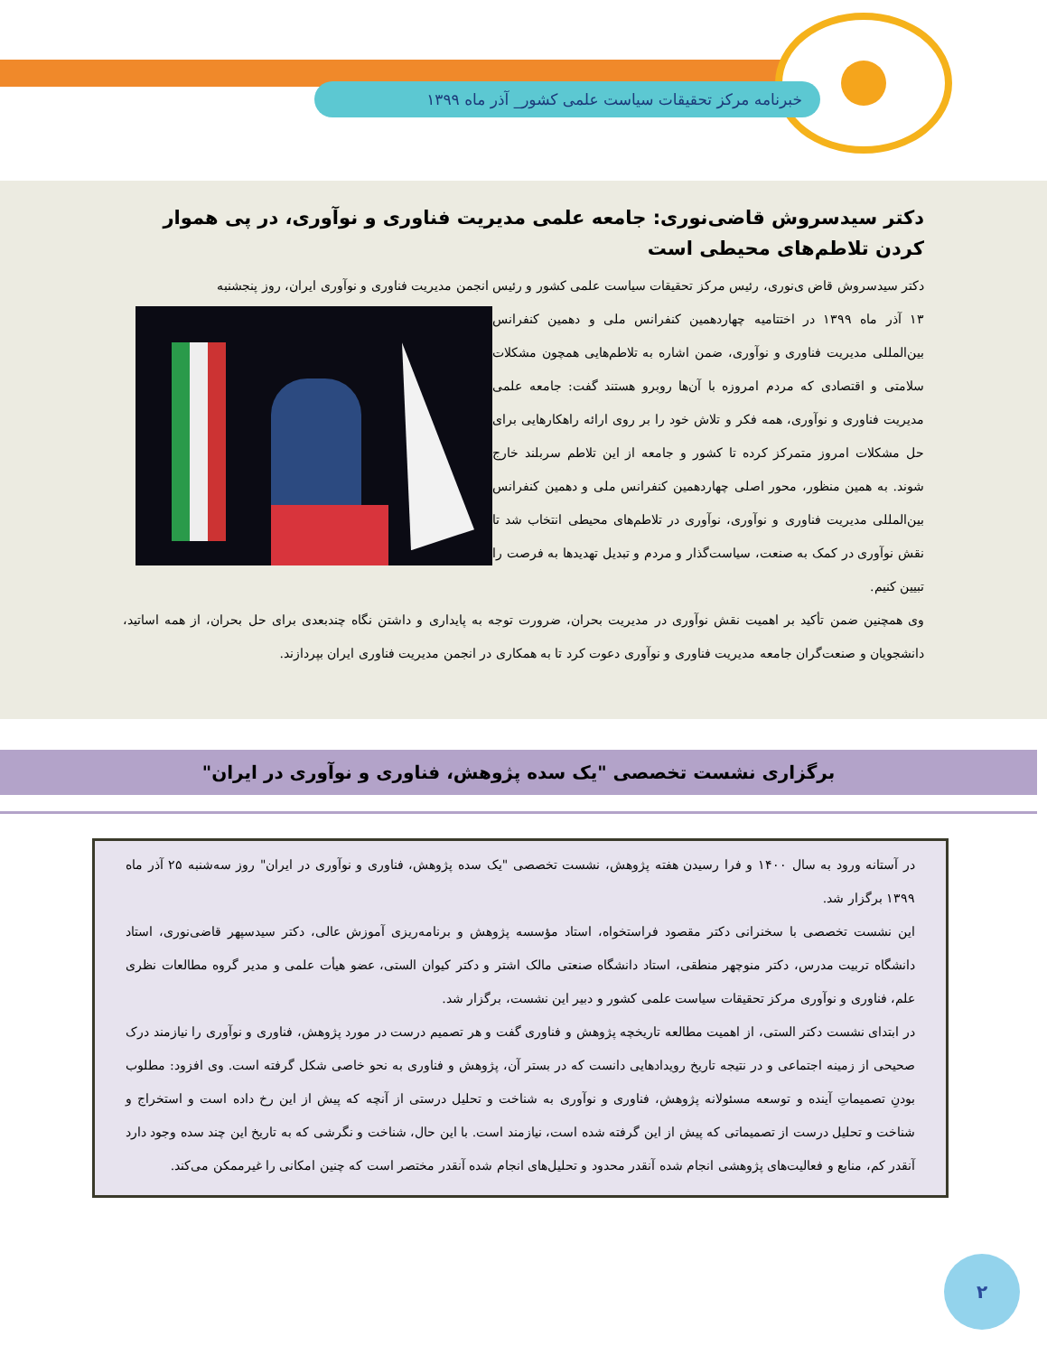خبرنامه مرکز تحقیقات سیاست علمی کشور_ آذر ماه ۱۳۹۹
دکتر سیدسروش قاضی‌نوری: جامعه علمی مدیریت فناوری و نوآوری، در پی هموار کردن تلاطم‌های محیطی است
دکتر سیدسروش قاض ی‌نوری، رئیس مرکز تحقیقات سیاست علمی کشور و رئیس انجمن مدیریت فناوری و نوآوری ایران، روز پنجشنبه
۱۳ آذر ماه ۱۳۹۹ در اختتامیه چهاردهمین کنفرانس ملی و دهمین کنفرانس بین‌المللی مدیریت فناوری و نوآوری، ضمن اشاره به تلاطم‌هایی همچون مشکلات سلامتی و اقتصادی که مردم امروزه با آن‌ها روبرو هستند گفت: جامعه علمی مدیریت فناوری و نوآوری، همه فکر و تلاش خود را بر روی ارائه راهکارهایی برای حل مشکلات امروز متمرکز کرده تا کشور و جامعه از این تلاطم سربلند خارج شوند. به همین منظور، محور اصلی چهاردهمین کنفرانس ملی و دهمین کنفرانس بین‌المللی مدیریت فناوری و نوآوری، نوآوری در تلاطم‌های محیطی انتخاب شد تا نقش نوآوری در کمک به صنعت، سیاست‌گذار و مردم و تبدیل تهدیدها به فرصت را تبیین کنیم.
وی همچنین ضمن تأکید بر اهمیت نقش نوآوری در مدیریت بحران، ضرورت توجه به پایداری و داشتن نگاه چندبعدی برای حل بحران، از همه اساتید، دانشجویان و صنعت‌گران جامعه مدیریت فناوری و نوآوری دعوت کرد تا به همکاری در انجمن مدیریت فناوری ایران بپردازند.
برگزاری نشست تخصصی "یک سده پژوهش، فناوری و نوآوری در ایران"
در آستانه ورود به سال ۱۴۰۰ و فرا رسیدن هفته پژوهش، نشست تخصصی "یک سده پژوهش، فناوری و نوآوری در ایران" روز سه‌شنبه ۲۵ آذر ماه ۱۳۹۹ برگزار شد.
این نشست تخصصی با سخنرانی دکتر مقصود فراستخواه، استاد مؤسسه پژوهش و برنامه‌ریزی آموزش عالی، دکتر سیدسپهر قاضی‌نوری، استاد دانشگاه تربیت مدرس، دکتر منوچهر منطقی، استاد دانشگاه صنعتی مالک اشتر و دکتر کیوان الستی، عضو هیأت علمی و مدیر گروه مطالعات نظری علم، فناوری و نوآوری مرکز تحقیقات سیاست علمی کشور و دبیر این نشست، برگزار شد.
در ابتدای نشست دکتر الستی، از اهمیت مطالعه تاریخچه پژوهش و فناوری گفت و هر تصمیم درست در مورد پژوهش، فناوری و نوآوری را نیازمند درک صحیحی از زمینه اجتماعی و در نتیجه تاریخ رویدادهایی دانست که در بستر آن، پژوهش و فناوری به نحو خاصی شکل گرفته است. وی افزود: مطلوب بودنِ تصمیماتِ آینده و توسعه مسئولانه پژوهش، فناوری و نوآوری به شناخت و تحلیل درستی از آنچه که پیش از این رخ داده است و استخراج و شناخت و تحلیل درست از تصمیماتی که پیش از این گرفته شده است، نیازمند است. با این حال، شناخت و نگرشی که به تاریخ این چند سده وجود دارد آنقدر کم، منابع و فعالیت‌های پژوهشی انجام شده آنقدر محدود و تحلیل‌های انجام شده آنقدر مختصر است که چنین امکانی را غیرممکن می‌کند.
۲